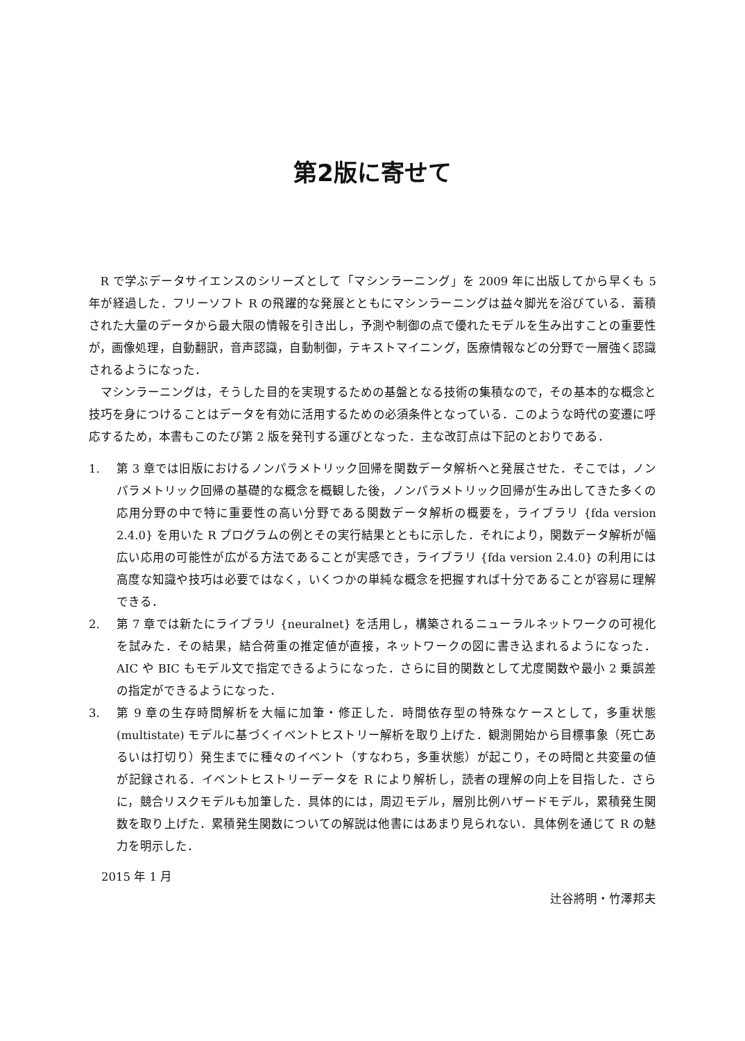第2版に寄せて
R で学ぶデータサイエンスのシリーズとして「マシンラーニング」を 2009 年に出版してから早くも 5 年が経過した．フリーソフト R の飛躍的な発展とともにマシンラーニングは益々脚光を浴びている．蓄積された大量のデータから最大限の情報を引き出し，予測や制御の点で優れたモデルを生み出すことの重要性が，画像処理，自動翻訳，音声認識，自動制御，テキストマイニング，医療情報などの分野で一層強く認識されるようになった．
マシンラーニングは，そうした目的を実現するための基盤となる技術の集積なので，その基本的な概念と技巧を身につけることはデータを有効に活用するための必須条件となっている．このような時代の変遷に呼応するため，本書もこのたび第 2 版を発刊する運びとなった．主な改訂点は下記のとおりである．
1. 第 3 章では旧版におけるノンパラメトリック回帰を関数データ解析へと発展させた．そこでは，ノンパラメトリック回帰の基礎的な概念を概観した後，ノンパラメトリック回帰が生み出してきた多くの応用分野の中で特に重要性の高い分野である関数データ解析の概要を，ライブラリ {fda version 2.4.0} を用いた R プログラムの例とその実行結果とともに示した．それにより，関数データ解析が幅広い応用の可能性が広がる方法であることが実感でき，ライブラリ {fda version 2.4.0} の利用には高度な知識や技巧は必要ではなく，いくつかの単純な概念を把握すれば十分であることが容易に理解できる．
2. 第 7 章では新たにライブラリ {neuralnet} を活用し，構築されるニューラルネットワークの可視化を試みた．その結果，結合荷重の推定値が直接，ネットワークの図に書き込まれるようになった．AIC や BIC もモデル文で指定できるようになった．さらに目的関数として尤度関数や最小 2 乗誤差の指定ができるようになった．
3. 第 9 章の生存時間解析を大幅に加筆・修正した．時間依存型の特殊なケースとして，多重状態 (multistate) モデルに基づくイベントヒストリー解析を取り上げた．観測開始から目標事象（死亡あるいは打切り）発生までに種々のイベント（すなわち，多重状態）が起こり，その時間と共変量の値が記録される．イベントヒストリーデータを R により解析し，読者の理解の向上を目指した．さらに，競合リスクモデルも加筆した．具体的には，周辺モデル，層別比例ハザードモデル，累積発生関数を取り上げた．累積発生関数についての解説は他書にはあまり見られない．具体例を通じて R の魅力を明示した．
2015 年 1 月
辻谷將明・竹澤邦夫